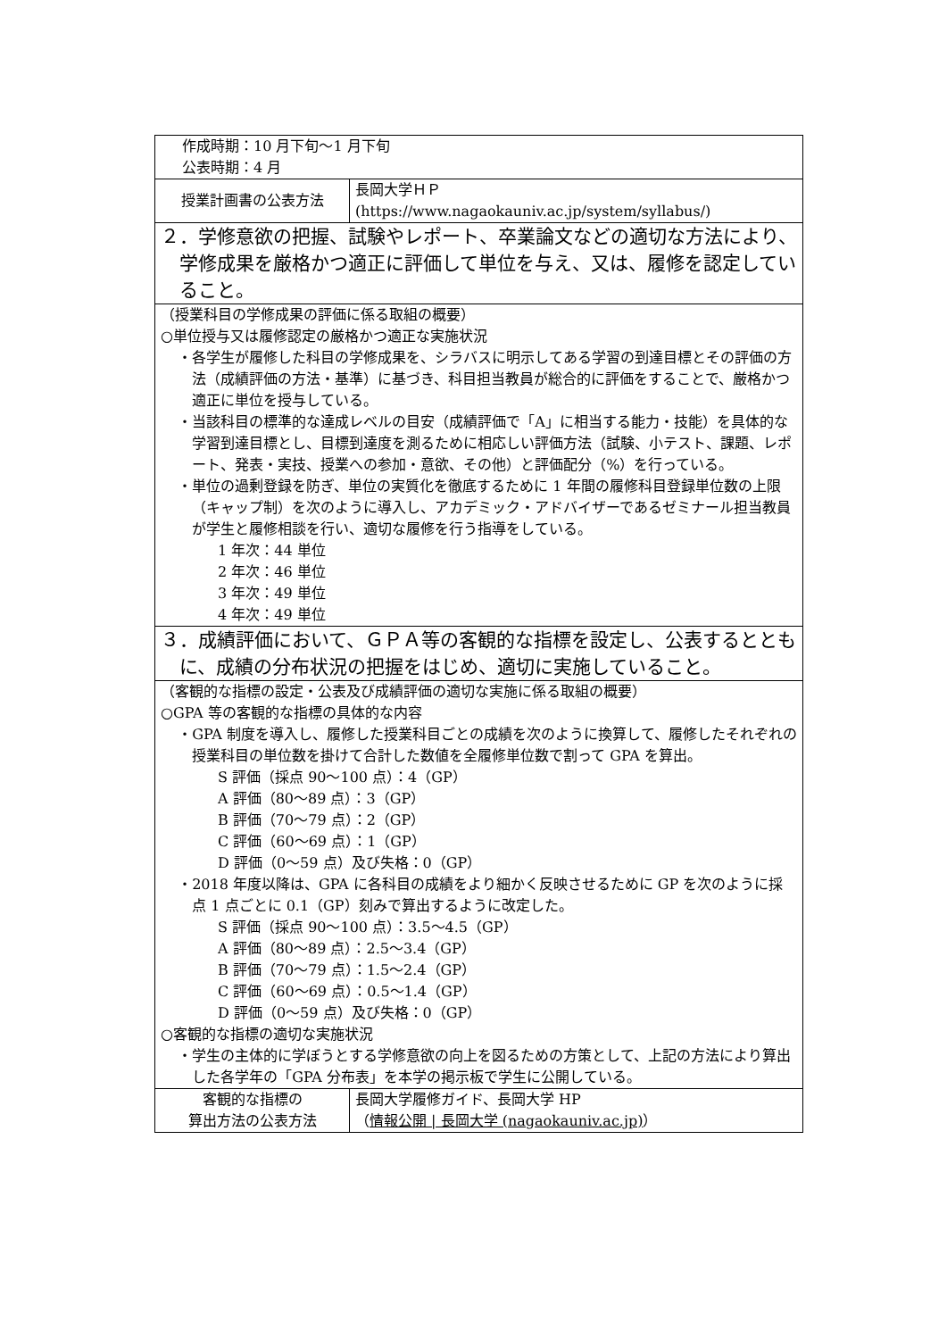| 作成時期：10 月下旬〜1 月下旬 公表時期：4 月 | |
| 授業計画書の公表方法 | 長岡大学ＨＰ (https://www.nagaokauniv.ac.jp/system/syllabus/) |
| ２．学修意欲の把握、試験やレポート、卒業論文などの適切な方法により、学修成果を厳格かつ適正に評価して単位を与え、又は、履修を認定していること。 | |
| （授業科目の学修成果の評価に係る取組の概要） ○単位授与又は履修認定の厳格かつ適正な実施状況 ・各学生が履修した科目の学修成果を、シラバスに明示してある学習の到達目標とその評価の方法（成績評価の方法・基準）に基づき、科目担当教員が総合的に評価をすることで、厳格かつ適正に単位を授与している。 ・当該科目の標準的な達成レベルの目安（成績評価で「A」に相当する能力・技能）を具体的な学習到達目標とし、目標到達度を測るために相応しい評価方法（試験、小テスト、課題、レポート、発表・実技、授業への参加・意欲、その他）と評価配分（%）を行っている。 ・単位の過剰登録を防ぎ、単位の実質化を徹底するために 1 年間の履修科目登録単位数の上限（キャップ制）を次のように導入し、アカデミック・アドバイザーであるゼミナール担当教員が学生と履修相談を行い、適切な履修を行う指導をしている。 1 年次：44 単位 2 年次：46 単位 3 年次：49 単位 4 年次：49 単位 | |
| ３．成績評価において、ＧＰＡ等の客観的な指標を設定し、公表するとともに、成績の分布状況の把握をはじめ、適切に実施していること。 | |
| （客観的な指標の設定・公表及び成績評価の適切な実施に係る取組の概要） ○GPA 等の客観的な指標の具体的な内容 ・GPA 制度を導入し、履修した授業科目ごとの成績を次のように換算して、履修したそれぞれの授業科目の単位数を掛けて合計した数値を全履修単位数で割って GPA を算出。 S 評価（採点 90〜100 点）：4（GP） A 評価（80〜89 点）：3（GP） B 評価（70〜79 点）：2（GP） C 評価（60〜69 点）：1（GP） D 評価（0〜59 点）及び失格：0（GP） ・2018 年度以降は、GPA に各科目の成績をより細かく反映させるために GP を次のように採点 1 点ごとに 0.1（GP）刻みで算出するように改定した。 S 評価（採点 90〜100 点）：3.5〜4.5（GP） A 評価（80〜89 点）：2.5〜3.4（GP） B 評価（70〜79 点）：1.5〜2.4（GP） C 評価（60〜69 点）：0.5〜1.4（GP） D 評価（0〜59 点）及び失格：0（GP） ○客観的な指標の適切な実施状況 ・学生の主体的に学ぼうとする学修意欲の向上を図るための方策として、上記の方法により算出した各学年の「GPA 分布表」を本学の掲示板で学生に公開している。 | |
| 客観的な指標の 算出方法の公表方法 | 長岡大学履修ガイド、長岡大学 HP （ 情報公開 / 長岡大学 (nagaokauniv.ac.jp) ） |